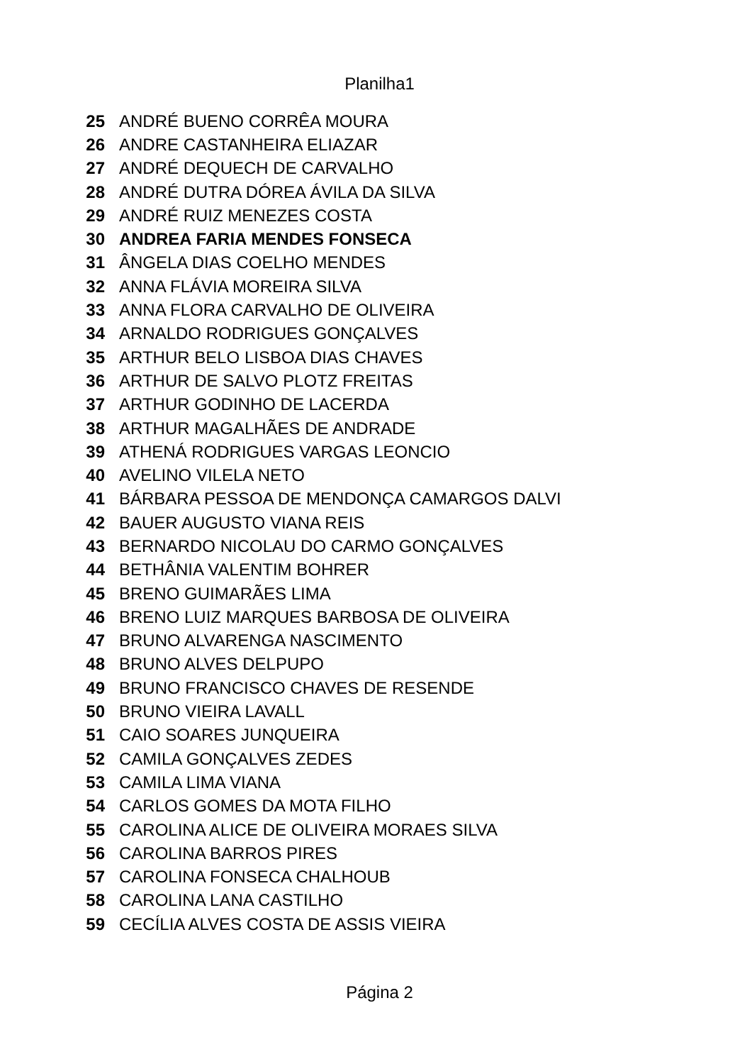Planilha1
| 25 | ANDRÉ BUENO CORRÊA MOURA |
| 26 | ANDRE CASTANHEIRA ELIAZAR |
| 27 | ANDRÉ DEQUECH DE CARVALHO |
| 28 | ANDRÉ DUTRA DÓREA ÁVILA DA SILVA |
| 29 | ANDRÉ RUIZ MENEZES COSTA |
| 30 | ANDREA FARIA MENDES FONSECA |
| 31 | ÂNGELA DIAS COELHO MENDES |
| 32 | ANNA FLÁVIA MOREIRA SILVA |
| 33 | ANNA FLORA CARVALHO DE OLIVEIRA |
| 34 | ARNALDO RODRIGUES GONÇALVES |
| 35 | ARTHUR BELO LISBOA DIAS CHAVES |
| 36 | ARTHUR DE SALVO PLOTZ FREITAS |
| 37 | ARTHUR GODINHO DE LACERDA |
| 38 | ARTHUR MAGALHÃES DE ANDRADE |
| 39 | ATHENÁ RODRIGUES VARGAS LEONCIO |
| 40 | AVELINO VILELA NETO |
| 41 | BÁRBARA PESSOA DE MENDONÇA CAMARGOS DALVI |
| 42 | BAUER AUGUSTO VIANA REIS |
| 43 | BERNARDO NICOLAU DO CARMO GONÇALVES |
| 44 | BETHÂNIA VALENTIM BOHRER |
| 45 | BRENO GUIMARÃES LIMA |
| 46 | BRENO LUIZ MARQUES BARBOSA DE OLIVEIRA |
| 47 | BRUNO ALVARENGA NASCIMENTO |
| 48 | BRUNO ALVES DELPUPO |
| 49 | BRUNO FRANCISCO CHAVES DE RESENDE |
| 50 | BRUNO VIEIRA LAVALL |
| 51 | CAIO SOARES JUNQUEIRA |
| 52 | CAMILA GONÇALVES ZEDES |
| 53 | CAMILA LIMA VIANA |
| 54 | CARLOS GOMES DA MOTA FILHO |
| 55 | CAROLINA ALICE DE OLIVEIRA MORAES SILVA |
| 56 | CAROLINA BARROS PIRES |
| 57 | CAROLINA FONSECA CHALHOUB |
| 58 | CAROLINA LANA CASTILHO |
| 59 | CECÍLIA ALVES COSTA DE ASSIS VIEIRA |
Página 2